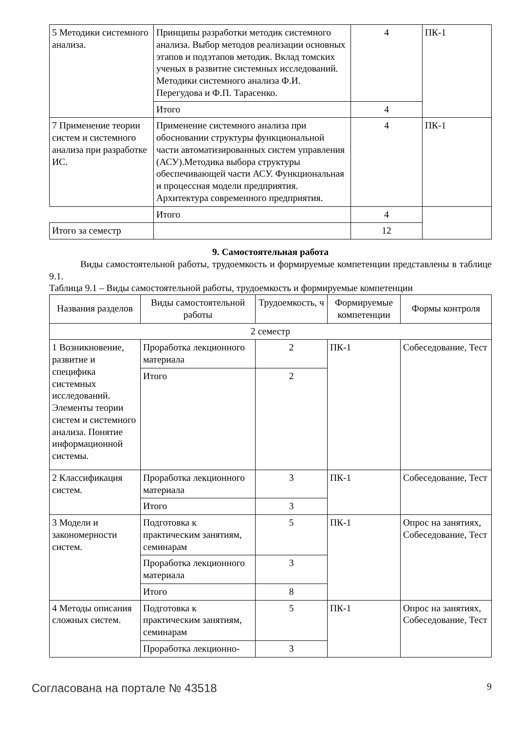| 5 Методики системного анализа. | Принципы разработки методик системного анализа. Выбор методов реализации основных этапов и подэтапов методик. Вклад томских ученых в развитие системных исследований. Методики системного анализа Ф.И. Перегудова и Ф.П. Тарасенко. | 4 | ПК-1 |
| | Итого | 4 | |
| 7 Применение теории систем и системного анализа при разработке ИС. | Применение системного анализа при обосновании структуры функциональной части автоматизированных систем управления (АСУ).Методика выбора структуры обеспечивающей части АСУ. Функциональная и процессная модели предприятия. Архитектура современного предприятия. | 4 | ПК-1 |
| | Итого | 4 | |
| Итого за семестр | | 12 | |
9. Самостоятельная работа
Виды самостоятельной работы, трудоемкость и формируемые компетенции представлены в таблице 9.1.
Таблица 9.1 – Виды самостоятельной работы, трудоемкость и формируемые компетенции
| Названия разделов | Виды самостоятельной работы | Трудоемкость, ч | Формируемые компетенции | Формы контроля |
| --- | --- | --- | --- | --- |
| 2 семестр | | | | |
| 1 Возникновение, развитие и специфика системных исследований. Элементы теории систем и системного анализа. Понятие информационной системы. | Проработка лекционного материала | 2 | ПК-1 | Собеседование, Тест |
| | Итого | 2 | | |
| 2 Классификация систем. | Проработка лекционного материала | 3 | ПК-1 | Собеседование, Тест |
| | Итого | 3 | | |
| 3 Модели и закономерности систем. | Подготовка к практическим занятиям, семинарам | 5 | ПК-1 | Опрос на занятиях, Собеседование, Тест |
| | Проработка лекционного материала | 3 | | |
| | Итого | 8 | | |
| 4 Методы описания сложных систем. | Подготовка к практическим занятиям, семинарам | 5 | ПК-1 | Опрос на занятиях, Собеседование, Тест |
| | Проработка лекционно- | 3 | | |
Согласована на портале № 43518 9